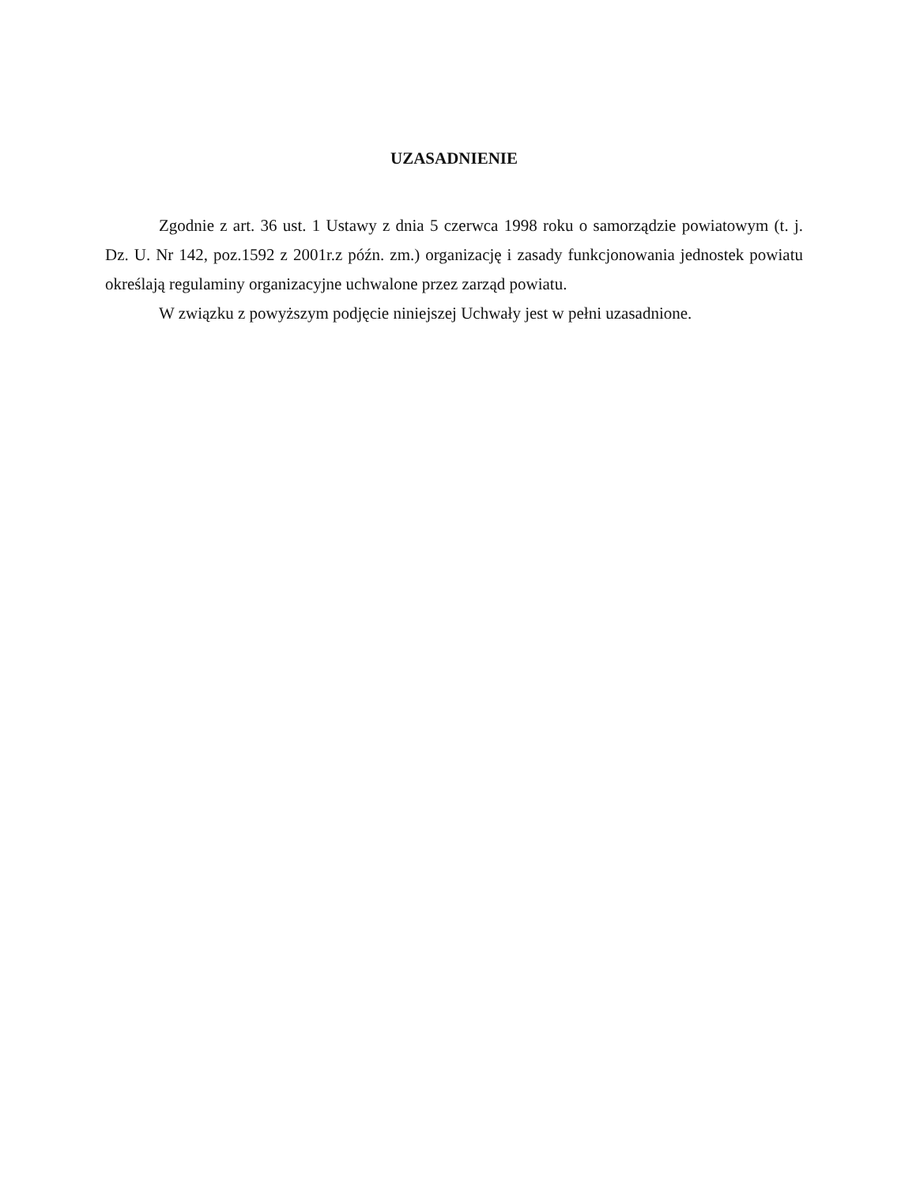UZASADNIENIE
Zgodnie z art. 36 ust. 1 Ustawy z dnia 5 czerwca 1998 roku o samorządzie powiatowym (t. j. Dz. U. Nr 142, poz.1592 z 2001r.z późn. zm.) organizację i zasady funkcjonowania jednostek powiatu określają regulaminy organizacyjne uchwalone przez zarząd powiatu.
W związku z powyższym podjęcie niniejszej Uchwały jest w pełni uzasadnione.